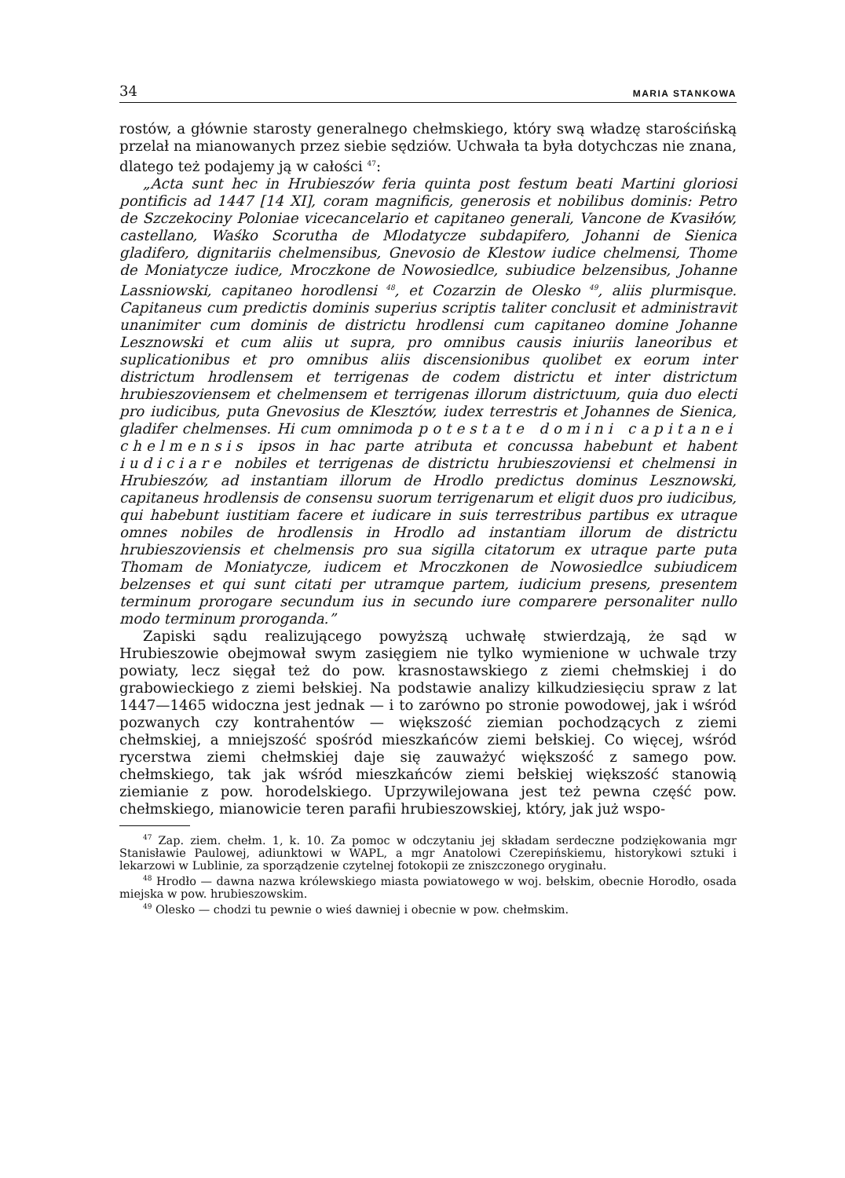34 MARIA STANKOWA
rostów, a głównie starosty generalnego chełmskiego, który swą władzę starościńską przelał na mianowanych przez siebie sędziów. Uchwała ta była dotychczas nie znana, dlatego też podajemy ją w całości <sup>47</sup>:
„Acta sunt hec in Hrubieszów feria quinta post festum beati Martini gloriosi pontificis ad 1447 [14 XI], coram magnificis, generosis et nobilibus dominis: Petro de Szczekociny Poloniae vicecancelario et capitaneo generali, Vancone de Kvasiłów, castellano, Waśko Scorutha de Mlodatycze subdapifero, Johanni de Sienica gladifero, dignitariis chelmensibus, Gnevosio de Klestow iudice chelmensi, Thome de Moniatycze iudice, Mroczkone de Nowosiedlce, subiudice belzensibus, Johanne Lassniowski, capitaneo horodlensi <sup>48</sup>, et Cozarzin de Olesko <sup>49</sup>, aliis plurmisque. Capitaneus cum predictis dominis superius scriptis taliter conclusit et administravit unanimiter cum dominis de districtu hrodlensi cum capitaneo domine Johanne Lesznowski et cum aliis ut supra, pro omnibus causis iniuriis laneoribus et suplicationibus et pro omnibus aliis discensionibus quolibet ex eorum inter districtum hrodlensem et terrigenas de codem districtu et inter districtum hrubieszoviensem et chelmensem et terrigenas illorum districtuum, quia duo electi pro iudicibus, puta Gnevosius de Klesztów, iudex terrestris et Johannes de Sienica, gladifer chelmenses. Hi cum omnimoda potestate domini capitanei chelmensis ipsos in hac parte atributa et concussa habebunt et habent iudiciare nobiles et terrigenas de districtu hrubieszoviensi et chelmensi in Hrubieszów, ad instantiam illorum de Hrodlo predictus dominus Lesznowski, capitaneus hrodlensis de consensu suorum terrigenarum et eligit duos pro iudicibus, qui habebunt iustitiam facere et iudicare in suis terrestribus partibus ex utraque omnes nobiles de hrodlensis in Hrodlo ad instantiam illorum de districtu hrubieszoviensis et chelmensis pro sua sigilla citatorum ex utraque parte puta Thomam de Moniatycze, iudicem et Mroczkonen de Nowosiedlce subiudicem belzenses et qui sunt citati per utramque partem, iudicium presens, presentem terminum prorogare secundum ius in secundo iure comparere personaliter nullo modo terminum proroganda.”
Zapiski sądu realizującego powyższą uchwałę stwierdzają, że sąd w Hrubieszowie obejmował swym zasięgiem nie tylko wymienione w uchwale trzy powiaty, lecz sięgał też do pow. krasnostawskiego z ziemi chełmskiej i do grabowieckiego z ziemi bełskiej. Na podstawie analizy kilkudziesięciu spraw z lat 1447—1465 widoczna jest jednak — i to zarówno po stronie powodowej, jak i wśród pozwanych czy kontrahentów — większość ziemian pochodzących z ziemi chełmskiej, a mniejszość spośród mieszkańców ziemi bełskiej. Co więcej, wśród rycerstwa ziemi chełmskiej daje się zauważyć większość z samego pow. chełmskiego, tak jak wśród mieszkańców ziemi bełskiej większość stanowią ziemianie z pow. horodelskiego. Uprzywilejowana jest też pewna część pow. chełmskiego, mianowicie teren parafii hrubieszowskiej, który, jak już wspo-
<sup>47</sup> Zap. ziem. chełm. 1, k. 10. Za pomoc w odczytaniu jej składam serdeczne podziękowania mgr Stanisławie Paulowej, adiunktowi w WAPL, a mgr Anatolowi Czerepińskiemu, historykowi sztuki i lekarzowi w Lublinie, za sporządzenie czytelnej fotokopii ze zniszczonego oryginału.
<sup>48</sup> Hrodło — dawna nazwa królewskiego miasta powiatowego w woj. bełskim, obecnie Horodło, osada miejska w pow. hrubieszowskim.
<sup>49</sup> Olesko — chodzi tu pewnie o wieś dawniej i obecnie w pow. chełmskim.